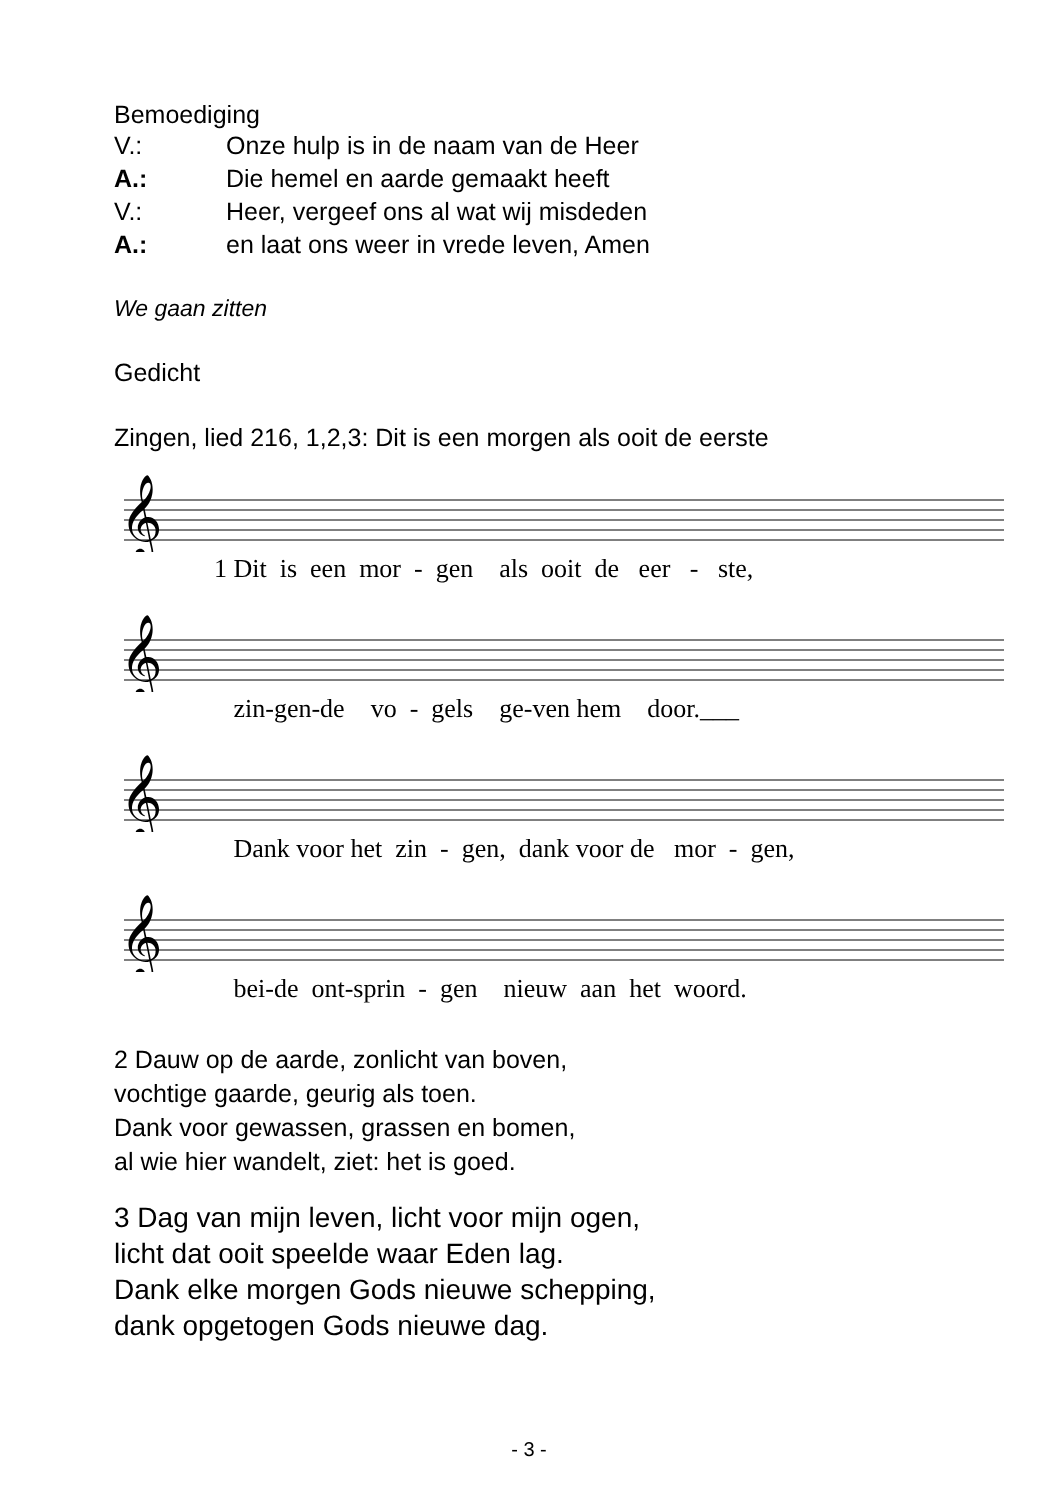Bemoediging
V.: Onze hulp is in de naam van de Heer
A.: Die hemel en aarde gemaakt heeft
V.: Heer, vergeef ons al wat wij misdeden
A.: en laat ons weer in vrede leven, Amen
We gaan zitten
Gedicht
Zingen, lied 216, 1,2,3: Dit is een morgen als ooit de eerste
𝄞
1 Dit is een mor - gen als ooit de eer - ste,
𝄞
zin-gen-de vo - gels ge-ven hem door.___
𝄞
Dank voor het zin - gen, dank voor de mor - gen,
𝄞
bei-de ont-sprin - gen nieuw aan het woord.
2 Dauw op de aarde, zonlicht van boven,
vochtige gaarde, geurig als toen.
Dank voor gewassen, grassen en bomen,
al wie hier wandelt, ziet: het is goed.
3 Dag van mijn leven, licht voor mijn ogen,
licht dat ooit speelde waar Eden lag.
Dank elke morgen Gods nieuwe schepping,
dank opgetogen Gods nieuwe dag.
- 3 -